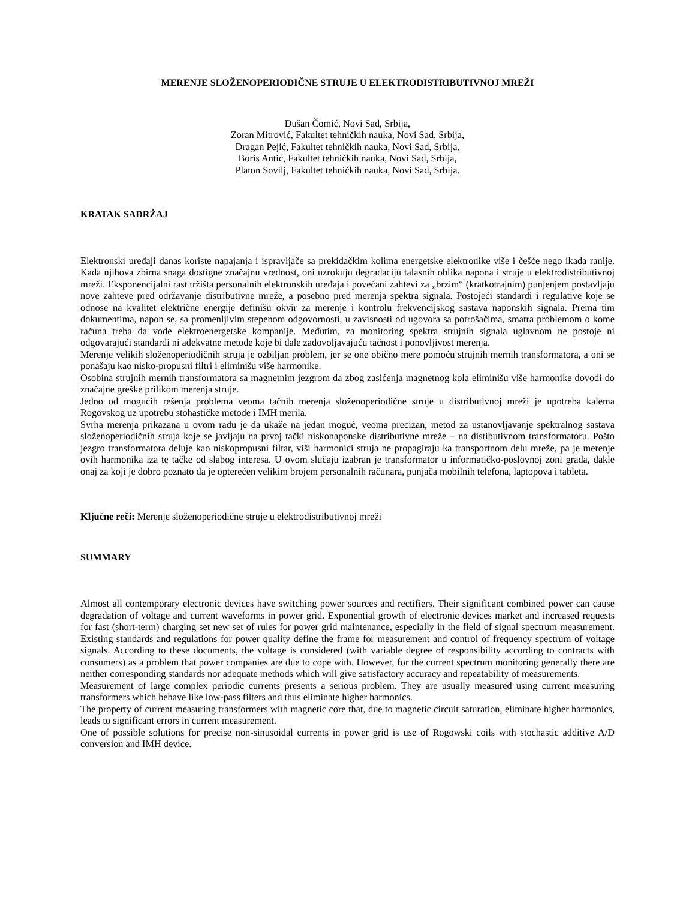MERENJE SLOŽENOPERIODIČNE STRUJE U ELEKTRODISTRIBUTIVNOJ MREŽI
Dušan Čomić, Novi Sad, Srbija,
Zoran Mitrović, Fakultet tehničkih nauka, Novi Sad, Srbija,
Dragan Pejić, Fakultet tehničkih nauka, Novi Sad, Srbija,
Boris Antić, Fakultet tehničkih nauka, Novi Sad, Srbija,
Platon Sovilj, Fakultet tehničkih nauka, Novi Sad, Srbija.
KRATAK SADRŽAJ
Elektronski uređaji danas koriste napajanja i ispravljače sa prekidačkim kolima energetske elektronike više i češće nego ikada ranije. Kada njihova zbirna snaga dostigne značajnu vrednost, oni uzrokuju degradaciju talasnih oblika napona i struje u elektrodistributivnoj mreži. Eksponencijalni rast tržišta personalnih elektronskih uređaja i povećani zahtevi za „brzim“ (kratkotrajnim) punjenjem postavljaju nove zahteve pred održavanje distributivne mreže, a posebno pred merenja spektra signala. Postojeći standardi i regulative koje se odnose na kvalitet električne energije definišu okvir za merenje i kontrolu frekvencijskog sastava naponskih signala. Prema tim dokumentima, napon se, sa promenljivim stepenom odgovornosti, u zavisnosti od ugovora sa potrošačima, smatra problemom o kome računa treba da vode elektroenergetske kompanije. Međutim, za monitoring spektra strujnih signala uglavnom ne postoje ni odgovarajući standardi ni adekvatne metode koje bi dale zadovoljavajuću tačnost i ponovljivost merenja.
Merenje velikih složenoperiodičnih struja je ozbiljan problem, jer se one obično mere pomoću strujnih mernih transformatora, a oni se ponašaju kao nisko-propusni filtri i eliminišu više harmonike.
Osobina strujnih mernih transformatora sa magnetnim jezgrom da zbog zasićenja magnetnog kola eliminišu više harmonike dovodi do značajne greške prilikom merenja struje.
Jedno od mogućih rešenja problema veoma tačnih merenja složenoperiodične struje u distributivnoj mreži je upotreba kalema Rogovskog uz upotrebu stohastičke metode i IMH merila.
Svrha merenja prikazana u ovom radu je da ukaže na jedan moguć, veoma precizan, metod za ustanovljavanje spektralnog sastava složenoperiodičnih struja koje se javljaju na prvoj tački niskonaponske distributivne mreže – na distibutivnom transformatoru. Pošto jezgro transformatora deluje kao niskopropusni filtar, viši harmonici struja ne propagiraju ka transportnom delu mreže, pa je merenje ovih harmonika iza te tačke od slabog interesa. U ovom slučaju izabran je transformator u informatičko-poslovnoj zoni grada, dakle onaj za koji je dobro poznato da je opterećen velikim brojem personalnih računara, punjača mobilnih telefona, laptopova i tableta.
Ključne reči: Merenje složenoperiodične struje u elektrodistributivnoj mreži
SUMMARY
Almost all contemporary electronic devices have switching power sources and rectifiers. Their significant combined power can cause degradation of voltage and current waveforms in power grid. Exponential growth of electronic devices market and increased requests for fast (short-term) charging set new set of rules for power grid maintenance, especially in the field of signal spectrum measurement. Existing standards and regulations for power quality define the frame for measurement and control of frequency spectrum of voltage signals. According to these documents, the voltage is considered (with variable degree of responsibility according to contracts with consumers) as a problem that power companies are due to cope with. However, for the current spectrum monitoring generally there are neither corresponding standards nor adequate methods which will give satisfactory accuracy and repeatability of measurements.
Measurement of large complex periodic currents presents a serious problem. They are usually measured using current measuring transformers which behave like low-pass filters and thus eliminate higher harmonics.
The property of current measuring transformers with magnetic core that, due to magnetic circuit saturation, eliminate higher harmonics, leads to significant errors in current measurement.
One of possible solutions for precise non-sinusoidal currents in power grid is use of Rogowski coils with stochastic additive A/D conversion and IMH device.